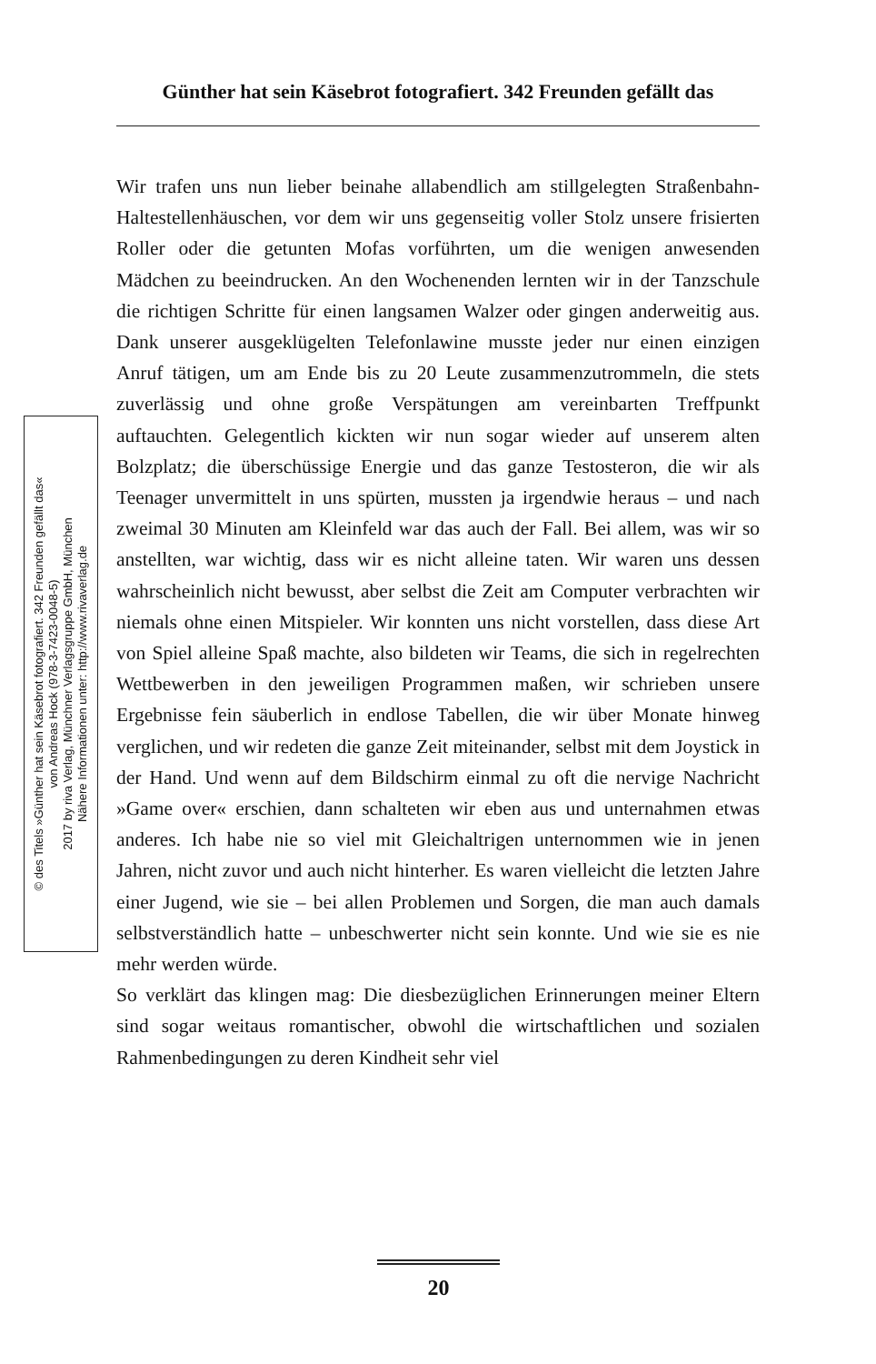Günther hat sein Käsebrot fotografiert. 342 Freunden gefällt das
© des Titels »Günther hat sein Käsebrot fotografiert. 342 Freunden gefällt das«
von Andreas Hock (978-3-7423-0048-5)
2017 by riva Verlag, Münchner Verlagsgruppe GmbH, München
Nähere Informationen unter: http://www.rivaverlag.de
Wir trafen uns nun lieber beinahe allabendlich am stillgelegten Straßenbahn-Haltestellenhäuschen, vor dem wir uns gegenseitig voller Stolz unsere frisierten Roller oder die getunten Mofas vorführten, um die wenigen anwesenden Mädchen zu beeindrucken. An den Wochenenden lernten wir in der Tanzschule die richtigen Schritte für einen langsamen Walzer oder gingen anderweitig aus. Dank unserer ausgeklügelten Telefonlawine musste jeder nur einen einzigen Anruf tätigen, um am Ende bis zu 20 Leute zusammenzutrommeln, die stets zuverlässig und ohne große Verspätungen am vereinbarten Treffpunkt auftauchten. Gelegentlich kickten wir nun sogar wieder auf unserem alten Bolzplatz; die überschüssige Energie und das ganze Testosteron, die wir als Teenager unvermittelt in uns spürten, mussten ja irgendwie heraus – und nach zweimal 30 Minuten am Kleinfeld war das auch der Fall. Bei allem, was wir so anstellten, war wichtig, dass wir es nicht alleine taten. Wir waren uns dessen wahrscheinlich nicht bewusst, aber selbst die Zeit am Computer verbrachten wir niemals ohne einen Mitspieler. Wir konnten uns nicht vorstellen, dass diese Art von Spiel alleine Spaß machte, also bildeten wir Teams, die sich in regelrechten Wettbewerben in den jeweiligen Programmen maßen, wir schrieben unsere Ergebnisse fein säuberlich in endlose Tabellen, die wir über Monate hinweg verglichen, und wir redeten die ganze Zeit miteinander, selbst mit dem Joystick in der Hand. Und wenn auf dem Bildschirm einmal zu oft die nervige Nachricht »Game over« erschien, dann schalteten wir eben aus und unternahmen etwas anderes. Ich habe nie so viel mit Gleichaltrigen unternommen wie in jenen Jahren, nicht zuvor und auch nicht hinterher. Es waren vielleicht die letzten Jahre einer Jugend, wie sie – bei allen Problemen und Sorgen, die man auch damals selbstverständlich hatte – unbeschwerter nicht sein konnte. Und wie sie es nie mehr werden würde.
So verklärt das klingen mag: Die diesbezüglichen Erinnerungen meiner Eltern sind sogar weitaus romantischer, obwohl die wirtschaftlichen und sozialen Rahmenbedingungen zu deren Kindheit sehr viel
20